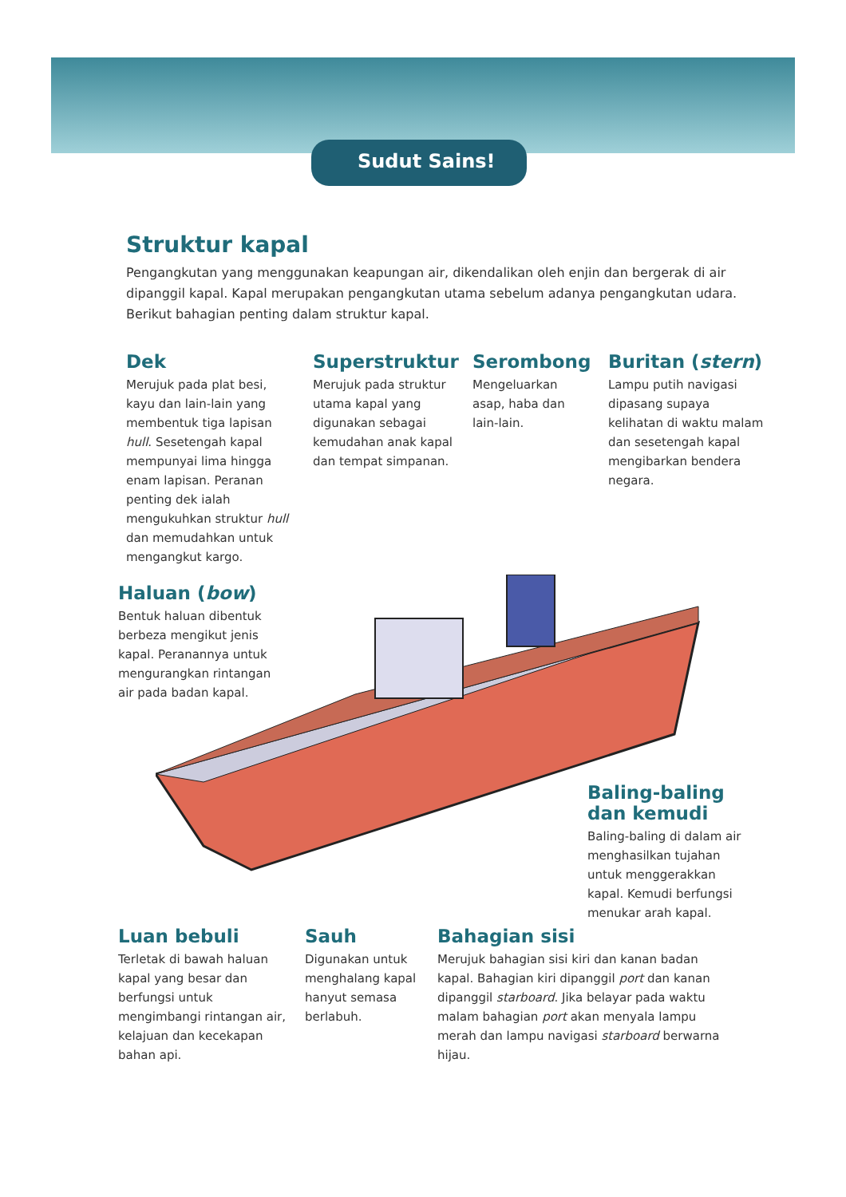Sudut Sains!
Struktur kapal
Pengangkutan yang menggunakan keapungan air, dikendalikan oleh enjin dan bergerak di air dipanggil kapal. Kapal merupakan pengangkutan utama sebelum adanya pengangkutan udara. Berikut bahagian penting dalam struktur kapal.
Dek
Merujuk pada plat besi, kayu dan lain-lain yang membentuk tiga lapisan hull. Sesetengah kapal mempunyai lima hingga enam lapisan. Peranan penting dek ialah mengukuhkan struktur hull dan memudahkan untuk mengangkut kargo.
Superstruktur
Merujuk pada struktur utama kapal yang digunakan sebagai kemudahan anak kapal dan tempat simpanan.
Serombong
Mengeluarkan asap, haba dan lain-lain.
Buritan (stern)
Lampu putih navigasi dipasang supaya kelihatan di waktu malam dan sesetengah kapal mengibarkan bendera negara.
Haluan (bow)
Bentuk haluan dibentuk berbeza mengikut jenis kapal. Peranannya untuk mengurangkan rintangan air pada badan kapal.
Baling-baling
dan kemudi
Baling-baling di dalam air menghasilkan tujahan untuk menggerakkan kapal. Kemudi berfungsi menukar arah kapal.
Luan bebuli
Terletak di bawah haluan kapal yang besar dan berfungsi untuk mengimbangi rintangan air, kelajuan dan kecekapan bahan api.
Sauh
Digunakan untuk menghalang kapal hanyut semasa berlabuh.
Bahagian sisi
Merujuk bahagian sisi kiri dan kanan badan kapal. Bahagian kiri dipanggil port dan kanan dipanggil starboard. Jika belayar pada waktu malam bahagian port akan menyala lampu merah dan lampu navigasi starboard berwarna hijau.